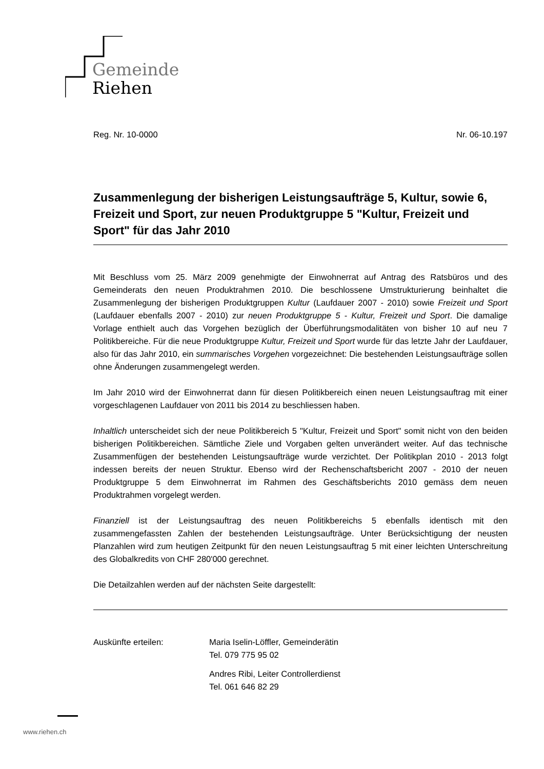Gemeinde
Riehen
Reg. Nr. 10-0000 Nr. 06-10.197
Zusammenlegung der bisherigen Leistungsaufträge 5, Kultur, sowie 6, Freizeit und Sport, zur neuen Produktgruppe 5 "Kultur, Freizeit und Sport" für das Jahr 2010
Mit Beschluss vom 25. März 2009 genehmigte der Einwohnerrat auf Antrag des Ratsbüros und des Gemeinderats den neuen Produktrahmen 2010. Die beschlossene Umstrukturierung beinhaltet die Zusammenlegung der bisherigen Produktgruppen Kultur (Laufdauer 2007 - 2010) sowie Freizeit und Sport (Laufdauer ebenfalls 2007 - 2010) zur neuen Produktgruppe 5 - Kultur, Freizeit und Sport. Die damalige Vorlage enthielt auch das Vorgehen bezüglich der Überführungsmodalitäten von bisher 10 auf neu 7 Politikbereiche. Für die neue Produktgruppe Kultur, Freizeit und Sport wurde für das letzte Jahr der Laufdauer, also für das Jahr 2010, ein summarisches Vorgehen vorgezeichnet: Die bestehenden Leistungsaufträge sollen ohne Änderungen zusammengelegt werden.
Im Jahr 2010 wird der Einwohnerrat dann für diesen Politikbereich einen neuen Leistungsauftrag mit einer vorgeschlagenen Laufdauer von 2011 bis 2014 zu beschliessen haben.
Inhaltlich unterscheidet sich der neue Politikbereich 5 "Kultur, Freizeit und Sport" somit nicht von den beiden bisherigen Politikbereichen. Sämtliche Ziele und Vorgaben gelten unverändert weiter. Auf das technische Zusammenfügen der bestehenden Leistungsaufträge wurde verzichtet. Der Politikplan 2010 - 2013 folgt indessen bereits der neuen Struktur. Ebenso wird der Rechenschaftsbericht 2007 - 2010 der neuen Produktgruppe 5 dem Einwohnerrat im Rahmen des Geschäftsberichts 2010 gemäss dem neuen Produktrahmen vorgelegt werden.
Finanziell ist der Leistungsauftrag des neuen Politikbereichs 5 ebenfalls identisch mit den zusammengefassten Zahlen der bestehenden Leistungsaufträge. Unter Berücksichtigung der neusten Planzahlen wird zum heutigen Zeitpunkt für den neuen Leistungsauftrag 5 mit einer leichten Unterschreitung des Globalkredits von CHF 280'000 gerechnet.
Die Detailzahlen werden auf der nächsten Seite dargestellt:
Auskünfte erteilen: Maria Iselin-Löffler, Gemeinderätin
Tel. 079 775 95 02
Andres Ribi, Leiter Controllerdienst
Tel. 061 646 82 29
www.riehen.ch